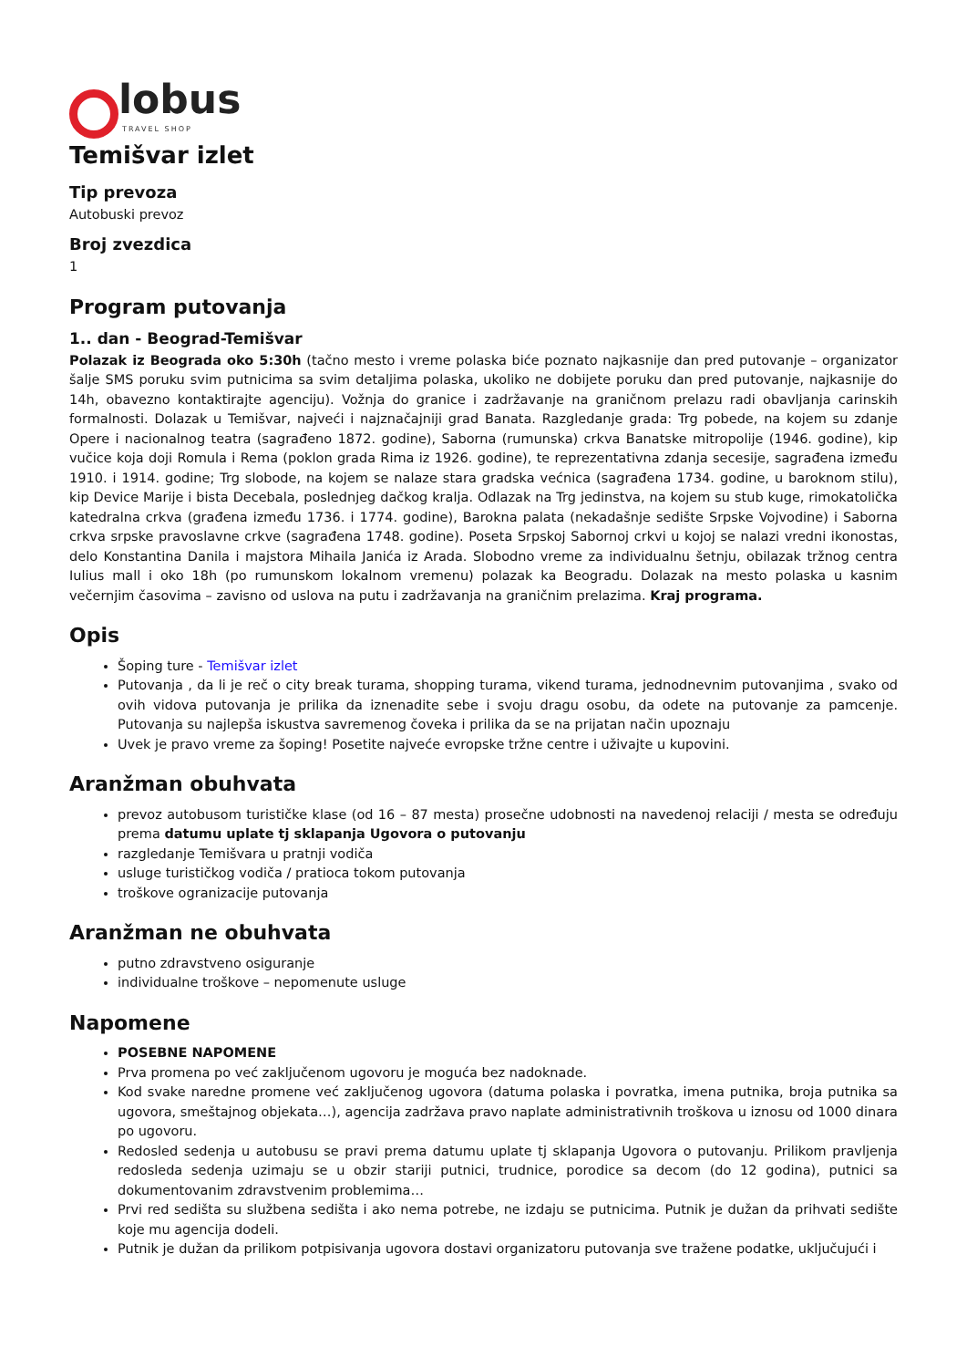lobus
TRAVEL SHOP
Temišvar izlet
Tip prevoza
Autobuski prevoz
Broj zvezdica
1
Program putovanja
1.. dan - Beograd-Temišvar
Polazak iz Beograda oko 5:30h (tačno mesto i vreme polaska biće poznato najkasnije dan pred putovanje – organizator šalje SMS poruku svim putnicima sa svim detaljima polaska, ukoliko ne dobijete poruku dan pred putovanje, najkasnije do 14h, obavezno kontaktirajte agenciju). Vožnja do granice i zadržavanje na graničnom prelazu radi obavljanja carinskih formalnosti. Dolazak u Temišvar, najveći i najznačajniji grad Banata. Razgledanje grada: Trg pobede, na kojem su zdanje Opere i nacionalnog teatra (sagrađeno 1872. godine), Saborna (rumunska) crkva Banatske mitropolije (1946. godine), kip vučice koja doji Romula i Rema (poklon grada Rima iz 1926. godine), te reprezentativna zdanja secesije, sagrađena između 1910. i 1914. godine; Trg slobode, na kojem se nalaze stara gradska većnica (sagrađena 1734. godine, u baroknom stilu), kip Device Marije i bista Decebala, poslednjeg dačkog kralja. Odlazak na Trg jedinstva, na kojem su stub kuge, rimokatolička katedralna crkva (građena između 1736. i 1774. godine), Barokna palata (nekadašnje sedište Srpske Vojvodine) i Saborna crkva srpske pravoslavne crkve (sagrađena 1748. godine). Poseta Srpskoj Sabornoj crkvi u kojoj se nalazi vredni ikonostas, delo Konstantina Danila i majstora Mihaila Janića iz Arada. Slobodno vreme za individualnu šetnju, obilazak tržnog centra Iulius mall i oko 18h (po rumunskom lokalnom vremenu) polazak ka Beogradu. Dolazak na mesto polaska u kasnim večernjim časovima – zavisno od uslova na putu i zadržavanja na graničnim prelazima. Kraj programa.
Opis
Šoping ture - Temišvar izlet
Putovanja , da li je reč o city break turama, shopping turama, vikend turama, jednodnevnim putovanjima , svako od ovih vidova putovanja je prilika da iznenadite sebe i svoju dragu osobu, da odete na putovanje za pamcenje. Putovanja su najlepša iskustva savremenog čoveka i prilika da se na prijatan način upoznaju
Uvek je pravo vreme za šoping! Posetite najveće evropske tržne centre i uživajte u kupovini.
Aranžman obuhvata
prevoz autobusom turističke klase (od 16 – 87 mesta) prosečne udobnosti na navedenoj relaciji / mesta se određuju prema datumu uplate tj sklapanja Ugovora o putovanju
razgledanje Temišvara u pratnji vodiča
usluge turističkog vodiča / pratioca tokom putovanja
troškove ogranizacije putovanja
Aranžman ne obuhvata
putno zdravstveno osiguranje
individualne troškove – nepomenute usluge
Napomene
POSEBNE NAPOMENE
Prva promena po već zaključenom ugovoru je moguća bez nadoknade.
Kod svake naredne promene već zaključenog ugovora (datuma polaska i povratka, imena putnika, broja putnika sa ugovora, smeštajnog objekata…), agencija zadržava pravo naplate administrativnih troškova u iznosu od 1000 dinara po ugovoru.
Redosled sedenja u autobusu se pravi prema datumu uplate tj sklapanja Ugovora o putovanju. Prilikom pravljenja redosleda sedenja uzimaju se u obzir stariji putnici, trudnice, porodice sa decom (do 12 godina), putnici sa dokumentovanim zdravstvenim problemima…
Prvi red sedišta su službena sedišta i ako nema potrebe, ne izdaju se putnicima. Putnik je dužan da prihvati sedište koje mu agencija dodeli.
Putnik je dužan da prilikom potpisivanja ugovora dostavi organizatoru putovanja sve tražene podatke, uključujući i